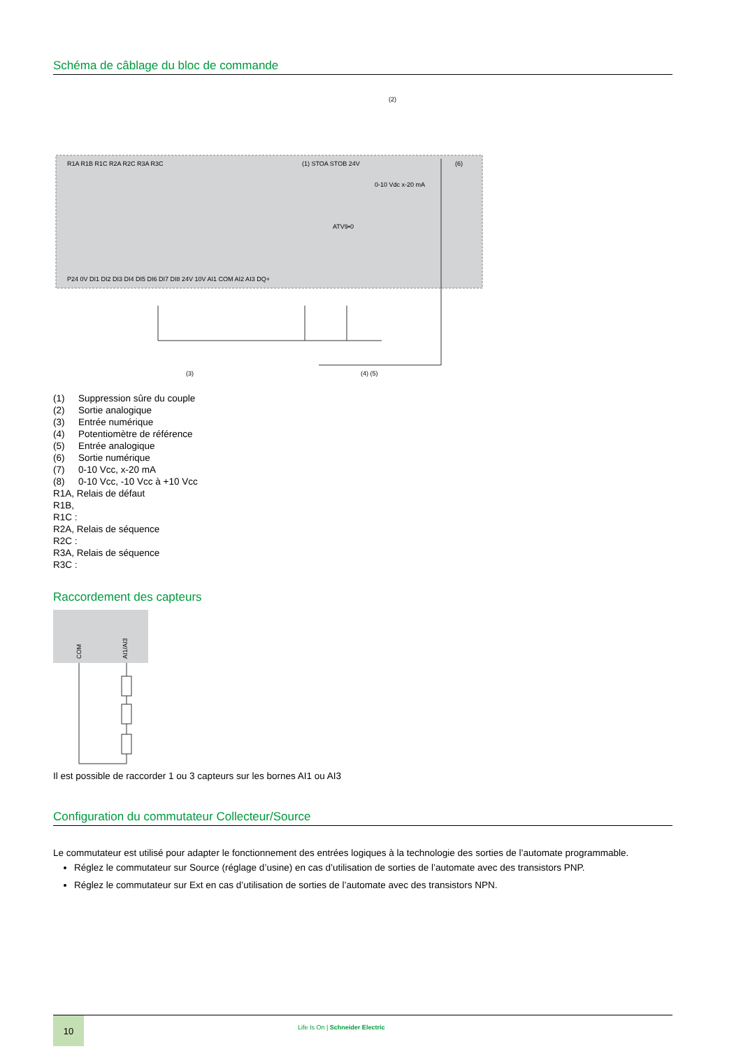Schéma de câblage du bloc de commande
(1) STOA STOB 24V
(2)
(6)
ATV9•0
0-10 Vdc x-20 mA
R1A R1B R1C R2A R2C R3A R3C
P24 0V DI1 DI2 DI3 DI4 DI5 DI6 DI7 DI8 24V 10V AI1 COM AI2 AI3 DQ+
(3)
(4) (5)
(1) Suppression sûre du couple
(2) Sortie analogique
(3) Entrée numérique
(4) Potentiomètre de référence
(5) Entrée analogique
(6) Sortie numérique
(7) 0-10 Vcc, x-20 mA
(8) 0-10 Vcc, -10 Vcc à +10 Vcc
R1A, Relais de défaut
R1B,
R1C :
R2A, Relais de séquence
R2C :
R3A, Relais de séquence
R3C :
Raccordement des capteurs
COM
AI1/AI3
Il est possible de raccorder 1 ou 3 capteurs sur les bornes AI1 ou AI3
Configuration du commutateur Collecteur/Source
Le commutateur est utilisé pour adapter le fonctionnement des entrées logiques à la technologie des sorties de l’automate programmable.
Réglez le commutateur sur Source (réglage d’usine) en cas d’utilisation de sorties de l’automate avec des transistors PNP.
Réglez le commutateur sur Ext en cas d’utilisation de sorties de l’automate avec des transistors NPN.
10
Life Is On | Schneider Electric